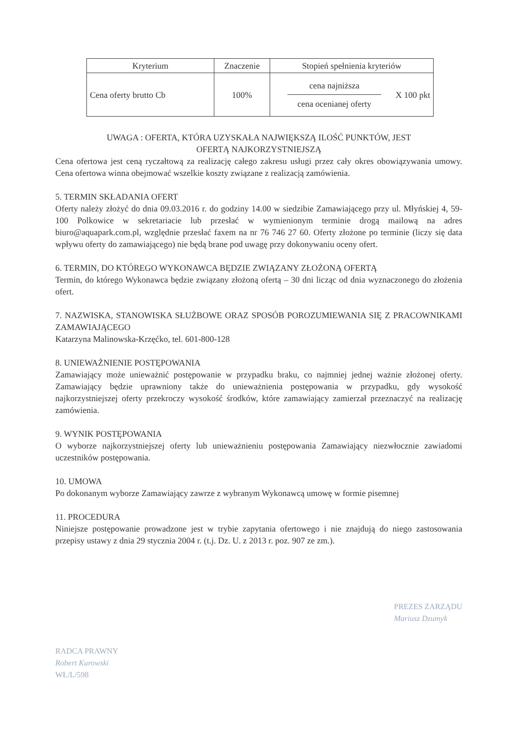| Kryterium | Znaczenie | Stopień spełnienia kryteriów |
| --- | --- | --- |
| Cena oferty brutto Cb | 100% | cena najniższa cena ocenianej oferty X 100 pkt |
UWAGA : OFERTA, KTÓRA UZYSKAŁA NAJWIĘKSZĄ ILOŚĆ PUNKTÓW, JEST
OFERTĄ NAJKORZYSTNIEJSZĄ
Cena ofertowa jest ceną ryczałtową za realizację całego zakresu usługi przez cały okres obowiązywania umowy. Cena ofertowa winna obejmować wszelkie koszty związane z realizacją zamówienia.
5. TERMIN SKŁADANIA OFERT
Oferty należy złożyć do dnia 09.03.2016 r. do godziny 14.00 w siedzibie Zamawiającego przy ul. Młyńskiej 4, 59-100 Polkowice w sekretariacie lub przesłać w wymienionym terminie drogą mailową na adres biuro@aquapark.com.pl, względnie przesłać faxem na nr 76 746 27 60. Oferty złożone po terminie (liczy się data wpływu oferty do zamawiającego) nie będą brane pod uwagę przy dokonywaniu oceny ofert.
6. TERMIN, DO KTÓREGO WYKONAWCA BĘDZIE ZWIĄZANY ZŁOŻONĄ OFERTĄ
Termin, do którego Wykonawca będzie związany złożoną ofertą – 30 dni licząc od dnia wyznaczonego do złożenia ofert.
7. NAZWISKA, STANOWISKA SŁUŻBOWE ORAZ SPOSÓB POROZUMIEWANIA SIĘ Z PRACOWNIKAMI ZAMAWIAJĄCEGO
Katarzyna Malinowska-Krzęćko, tel. 601-800-128
8. UNIEWAŻNIENIE POSTĘPOWANIA
Zamawiający może unieważnić postępowanie w przypadku braku, co najmniej jednej ważnie złożonej oferty. Zamawiający będzie uprawniony także do unieważnienia postępowania w przypadku, gdy wysokość najkorzystniejszej oferty przekroczy wysokość środków, które zamawiający zamierzał przeznaczyć na realizację zamówienia.
9. WYNIK POSTĘPOWANIA
O wyborze najkorzystniejszej oferty lub unieważnieniu postępowania Zamawiający niezwłocznie zawiadomi uczestników postępowania.
10. UMOWA
Po dokonanym wyborze Zamawiający zawrze z wybranym Wykonawcą umowę w formie pisemnej
11. PROCEDURA
Niniejsze postępowanie prowadzone jest w trybie zapytania ofertowego i nie znajdują do niego zastosowania przepisy ustawy z dnia 29 stycznia 2004 r. (t.j. Dz. U. z 2013 r. poz. 907 ze zm.).
RADCA PRAWNY
Robert Kurowski
WŁ/L/598
PREZES ZARZĄDU
Mariusz Dzumyk